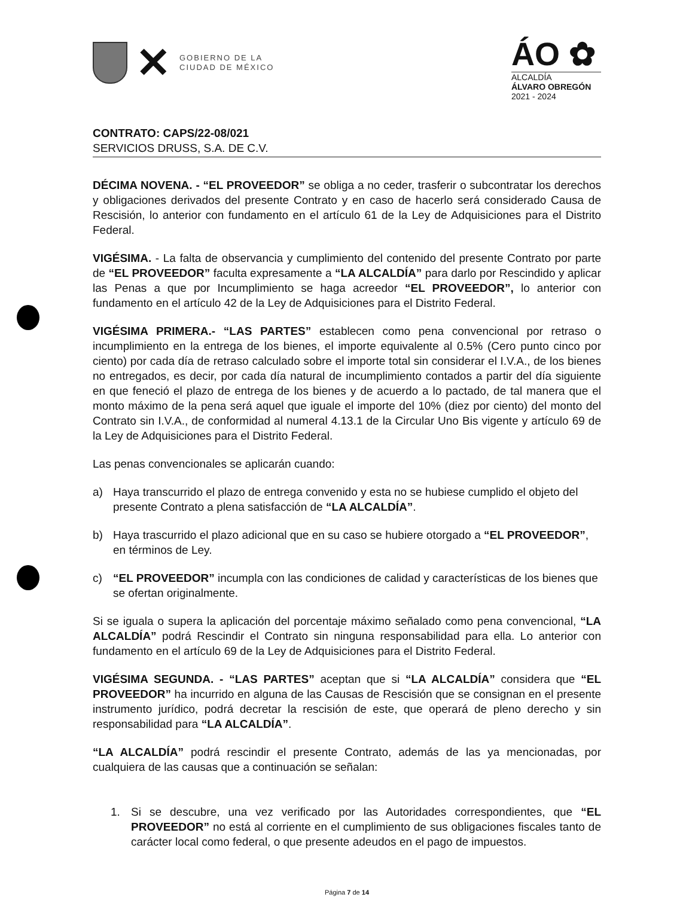✕
GOBIERNO DE LA
CIUDAD DE MÉXICO
ÁO ✿
ALCALDÍA
ÁLVARO OBREGÓN
2021 - 2024
CONTRATO: CAPS/22-08/021
SERVICIOS DRUSS, S.A. DE C.V.
DÉCIMA NOVENA. - “EL PROVEEDOR” se obliga a no ceder, trasferir o subcontratar los derechos y obligaciones derivados del presente Contrato y en caso de hacerlo será considerado Causa de Rescisión, lo anterior con fundamento en el artículo 61 de la Ley de Adquisiciones para el Distrito Federal.
VIGÉSIMA. - La falta de observancia y cumplimiento del contenido del presente Contrato por parte de “EL PROVEEDOR” faculta expresamente a “LA ALCALDÍA” para darlo por Rescindido y aplicar las Penas a que por Incumplimiento se haga acreedor “EL PROVEEDOR”, lo anterior con fundamento en el artículo 42 de la Ley de Adquisiciones para el Distrito Federal.
VIGÉSIMA PRIMERA.- “LAS PARTES” establecen como pena convencional por retraso o incumplimiento en la entrega de los bienes, el importe equivalente al 0.5% (Cero punto cinco por ciento) por cada día de retraso calculado sobre el importe total sin considerar el I.V.A., de los bienes no entregados, es decir, por cada día natural de incumplimiento contados a partir del día siguiente en que feneció el plazo de entrega de los bienes y de acuerdo a lo pactado, de tal manera que el monto máximo de la pena será aquel que iguale el importe del 10% (diez por ciento) del monto del Contrato sin I.V.A., de conformidad al numeral 4.13.1 de la Circular Uno Bis vigente y artículo 69 de la Ley de Adquisiciones para el Distrito Federal.
Las penas convencionales se aplicarán cuando:
a) Haya transcurrido el plazo de entrega convenido y esta no se hubiese cumplido el objeto del presente Contrato a plena satisfacción de “LA ALCALDÍA”.
b) Haya trascurrido el plazo adicional que en su caso se hubiere otorgado a “EL PROVEEDOR”, en términos de Ley.
c) “EL PROVEEDOR” incumpla con las condiciones de calidad y características de los bienes que se ofertan originalmente.
Si se iguala o supera la aplicación del porcentaje máximo señalado como pena convencional, “LA ALCALDÍA” podrá Rescindir el Contrato sin ninguna responsabilidad para ella. Lo anterior con fundamento en el artículo 69 de la Ley de Adquisiciones para el Distrito Federal.
VIGÉSIMA SEGUNDA. - “LAS PARTES” aceptan que si “LA ALCALDÍA” considera que “EL PROVEEDOR” ha incurrido en alguna de las Causas de Rescisión que se consignan en el presente instrumento jurídico, podrá decretar la rescisión de este, que operará de pleno derecho y sin responsabilidad para “LA ALCALDÍA”.
“LA ALCALDÍA” podrá rescindir el presente Contrato, además de las ya mencionadas, por cualquiera de las causas que a continuación se señalan:
1. Si se descubre, una vez verificado por las Autoridades correspondientes, que “EL PROVEEDOR” no está al corriente en el cumplimiento de sus obligaciones fiscales tanto de carácter local como federal, o que presente adeudos en el pago de impuestos.
Página 7 de 14